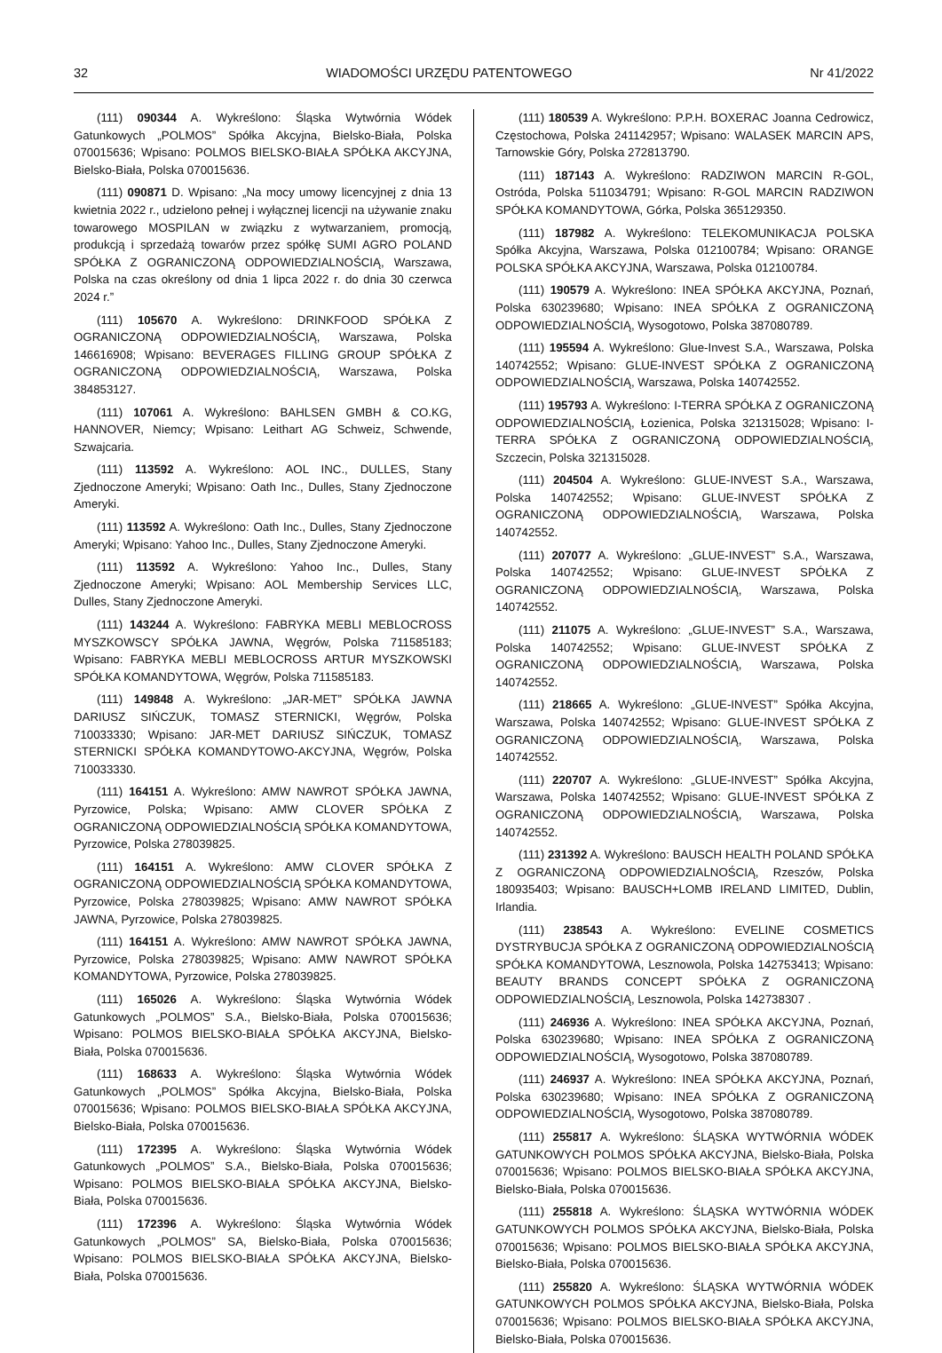32 WIADOMOŚCI URZĘDU PATENTOWEGO Nr 41/2022
(111) 090344 A. Wykreślono: Śląska Wytwórnia Wódek Gatunkowych „POLMOS” Spółka Akcyjna, Bielsko-Biała, Polska 070015636; Wpisano: POLMOS BIELSKO-BIAŁA SPÓŁKA AKCYJNA, Bielsko-Biała, Polska 070015636.
(111) 090871 D. Wpisano: „Na mocy umowy licencyjnej z dnia 13 kwietnia 2022 r., udzielono pełnej i wyłącznej licencji na używanie znaku towarowego MOSPILAN w związku z wytwarzaniem, promocją, produkcją i sprzedażą towarów przez spółkę SUMI AGRO POLAND SPÓŁKA Z OGRANICZONĄ ODPOWIEDZIALNOŚCIĄ, Warszawa, Polska na czas określony od dnia 1 lipca 2022 r. do dnia 30 czerwca 2024 r.”
(111) 105670 A. Wykreślono: DRINKFOOD SPÓŁKA Z OGRANICZONĄ ODPOWIEDZIALNOŚCIĄ, Warszawa, Polska 146616908; Wpisano: BEVERAGES FILLING GROUP SPÓŁKA Z OGRANICZONĄ ODPOWIEDZIALNOŚCIĄ, Warszawa, Polska 384853127.
(111) 107061 A. Wykreślono: BAHLSEN GMBH & CO.KG, HANNOVER, Niemcy; Wpisano: Leithart AG Schweiz, Schwende, Szwajcaria.
(111) 113592 A. Wykreślono: AOL INC., DULLES, Stany Zjednoczone Ameryki; Wpisano: Oath Inc., Dulles, Stany Zjednoczone Ameryki.
(111) 113592 A. Wykreślono: Oath Inc., Dulles, Stany Zjednoczone Ameryki; Wpisano: Yahoo Inc., Dulles, Stany Zjednoczone Ameryki.
(111) 113592 A. Wykreślono: Yahoo Inc., Dulles, Stany Zjednoczone Ameryki; Wpisano: AOL Membership Services LLC, Dulles, Stany Zjednoczone Ameryki.
(111) 143244 A. Wykreślono: FABRYKA MEBLI MEBLOCROSS MYSZKOWSCY SPÓŁKA JAWNA, Węgrów, Polska 711585183; Wpisano: FABRYKA MEBLI MEBLOCROSS ARTUR MYSZKOWSKI SPÓŁKA KOMANDYTOWA, Węgrów, Polska 711585183.
(111) 149848 A. Wykreślono: „JAR-MET” SPÓŁKA JAWNA DARIUSZ SIŃCZUK, TOMASZ STERNICKI, Węgrów, Polska 710033330; Wpisano: JAR-MET DARIUSZ SIŃCZUK, TOMASZ STERNICKI SPÓŁKA KOMANDYTOWO-AKCYJNA, Węgrów, Polska 710033330.
(111) 164151 A. Wykreślono: AMW NAWROT SPÓŁKA JAWNA, Pyrzowice, Polska; Wpisano: AMW CLOVER SPÓŁKA Z OGRANICZONĄ ODPOWIEDZIALNOŚCIĄ SPÓŁKA KOMANDYTOWA, Pyrzowice, Polska 278039825.
(111) 164151 A. Wykreślono: AMW CLOVER SPÓŁKA Z OGRANICZONĄ ODPOWIEDZIALNOŚCIĄ SPÓŁKA KOMANDYTOWA, Pyrzowice, Polska 278039825; Wpisano: AMW NAWROT SPÓŁKA JAWNA, Pyrzowice, Polska 278039825.
(111) 164151 A. Wykreślono: AMW NAWROT SPÓŁKA JAWNA, Pyrzowice, Polska 278039825; Wpisano: AMW NAWROT SPÓŁKA KOMANDYTOWA, Pyrzowice, Polska 278039825.
(111) 165026 A. Wykreślono: Śląska Wytwórnia Wódek Gatunkowych „POLMOS” S.A., Bielsko-Biała, Polska 070015636; Wpisano: POLMOS BIELSKO-BIAŁA SPÓŁKA AKCYJNA, Bielsko-Biała, Polska 070015636.
(111) 168633 A. Wykreślono: Śląska Wytwórnia Wódek Gatunkowych „POLMOS” Spółka Akcyjna, Bielsko-Biała, Polska 070015636; Wpisano: POLMOS BIELSKO-BIAŁA SPÓŁKA AKCYJNA, Bielsko-Biała, Polska 070015636.
(111) 172395 A. Wykreślono: Śląska Wytwórnia Wódek Gatunkowych „POLMOS” S.A., Bielsko-Biała, Polska 070015636; Wpisano: POLMOS BIELSKO-BIAŁA SPÓŁKA AKCYJNA, Bielsko-Biała, Polska 070015636.
(111) 172396 A. Wykreślono: Śląska Wytwórnia Wódek Gatunkowych „POLMOS” SA, Bielsko-Biała, Polska 070015636; Wpisano: POLMOS BIELSKO-BIAŁA SPÓŁKA AKCYJNA, Bielsko-Biała, Polska 070015636.
(111) 180539 A. Wykreślono: P.P.H. BOXERAC Joanna Cedrowicz, Częstochowa, Polska 241142957; Wpisano: WALASEK MARCIN APS, Tarnowskie Góry, Polska 272813790.
(111) 187143 A. Wykreślono: RADZIWON MARCIN R-GOL, Ostróda, Polska 511034791; Wpisano: R-GOL MARCIN RADZIWON SPÓŁKA KOMANDYTOWA, Górka, Polska 365129350.
(111) 187982 A. Wykreślono: TELEKOMUNIKACJA POLSKA Spółka Akcyjna, Warszawa, Polska 012100784; Wpisano: ORANGE POLSKA SPÓŁKA AKCYJNA, Warszawa, Polska 012100784.
(111) 190579 A. Wykreślono: INEA SPÓŁKA AKCYJNA, Poznań, Polska 630239680; Wpisano: INEA SPÓŁKA Z OGRANICZONĄ ODPOWIEDZIALNOŚCIĄ, Wysogotowo, Polska 387080789.
(111) 195594 A. Wykreślono: Glue-Invest S.A., Warszawa, Polska 140742552; Wpisano: GLUE-INVEST SPÓŁKA Z OGRANICZONĄ ODPOWIEDZIALNOŚCIĄ, Warszawa, Polska 140742552.
(111) 195793 A. Wykreślono: I-TERRA SPÓŁKA Z OGRANICZONĄ ODPOWIEDZIALNOŚCIĄ, Łozienica, Polska 321315028; Wpisano: I-TERRA SPÓŁKA Z OGRANICZONĄ ODPOWIEDZIALNOŚCIĄ, Szczecin, Polska 321315028.
(111) 204504 A. Wykreślono: GLUE-INVEST S.A., Warszawa, Polska 140742552; Wpisano: GLUE-INVEST SPÓŁKA Z OGRANICZONĄ ODPOWIEDZIALNOŚCIĄ, Warszawa, Polska 140742552.
(111) 207077 A. Wykreślono: „GLUE-INVEST” S.A., Warszawa, Polska 140742552; Wpisano: GLUE-INVEST SPÓŁKA Z OGRANICZONĄ ODPOWIEDZIALNOŚCIĄ, Warszawa, Polska 140742552.
(111) 211075 A. Wykreślono: „GLUE-INVEST” S.A., Warszawa, Polska 140742552; Wpisano: GLUE-INVEST SPÓŁKA Z OGRANICZONĄ ODPOWIEDZIALNOŚCIĄ, Warszawa, Polska 140742552.
(111) 218665 A. Wykreślono: „GLUE-INVEST” Spółka Akcyjna, Warszawa, Polska 140742552; Wpisano: GLUE-INVEST SPÓŁKA Z OGRANICZONĄ ODPOWIEDZIALNOŚCIĄ, Warszawa, Polska 140742552.
(111) 220707 A. Wykreślono: „GLUE-INVEST” Spółka Akcyjna, Warszawa, Polska 140742552; Wpisano: GLUE-INVEST SPÓŁKA Z OGRANICZONĄ ODPOWIEDZIALNOŚCIĄ, Warszawa, Polska 140742552.
(111) 231392 A. Wykreślono: BAUSCH HEALTH POLAND SPÓŁKA Z OGRANICZONĄ ODPOWIEDZIALNOŚCIĄ, Rzeszów, Polska 180935403; Wpisano: BAUSCH+LOMB IRELAND LIMITED, Dublin, Irlandia.
(111) 238543 A. Wykreślono: EVELINE COSMETICS DYSTRYBUCJA SPÓŁKA Z OGRANICZONĄ ODPOWIEDZIALNOŚCIĄ SPÓŁKA KOMANDYTOWA, Lesznowola, Polska 142753413; Wpisano: BEAUTY BRANDS CONCEPT SPÓŁKA Z OGRANICZONĄ ODPOWIEDZIALNOŚCIĄ, Lesznowola, Polska 142738307 .
(111) 246936 A. Wykreślono: INEA SPÓŁKA AKCYJNA, Poznań, Polska 630239680; Wpisano: INEA SPÓŁKA Z OGRANICZONĄ ODPOWIEDZIALNOŚCIĄ, Wysogotowo, Polska 387080789.
(111) 246937 A. Wykreślono: INEA SPÓŁKA AKCYJNA, Poznań, Polska 630239680; Wpisano: INEA SPÓŁKA Z OGRANICZONĄ ODPOWIEDZIALNOŚCIĄ, Wysogotowo, Polska 387080789.
(111) 255817 A. Wykreślono: ŚLĄSKA WYTWÓRNIA WÓDEK GATUNKOWYCH POLMOS SPÓŁKA AKCYJNA, Bielsko-Biała, Polska 070015636; Wpisano: POLMOS BIELSKO-BIAŁA SPÓŁKA AKCYJNA, Bielsko-Biała, Polska 070015636.
(111) 255818 A. Wykreślono: ŚLĄSKA WYTWÓRNIA WÓDEK GATUNKOWYCH POLMOS SPÓŁKA AKCYJNA, Bielsko-Biała, Polska 070015636; Wpisano: POLMOS BIELSKO-BIAŁA SPÓŁKA AKCYJNA, Bielsko-Biała, Polska 070015636.
(111) 255820 A. Wykreślono: ŚLĄSKA WYTWÓRNIA WÓDEK GATUNKOWYCH POLMOS SPÓŁKA AKCYJNA, Bielsko-Biała, Polska 070015636; Wpisano: POLMOS BIELSKO-BIAŁA SPÓŁKA AKCYJNA, Bielsko-Biała, Polska 070015636.